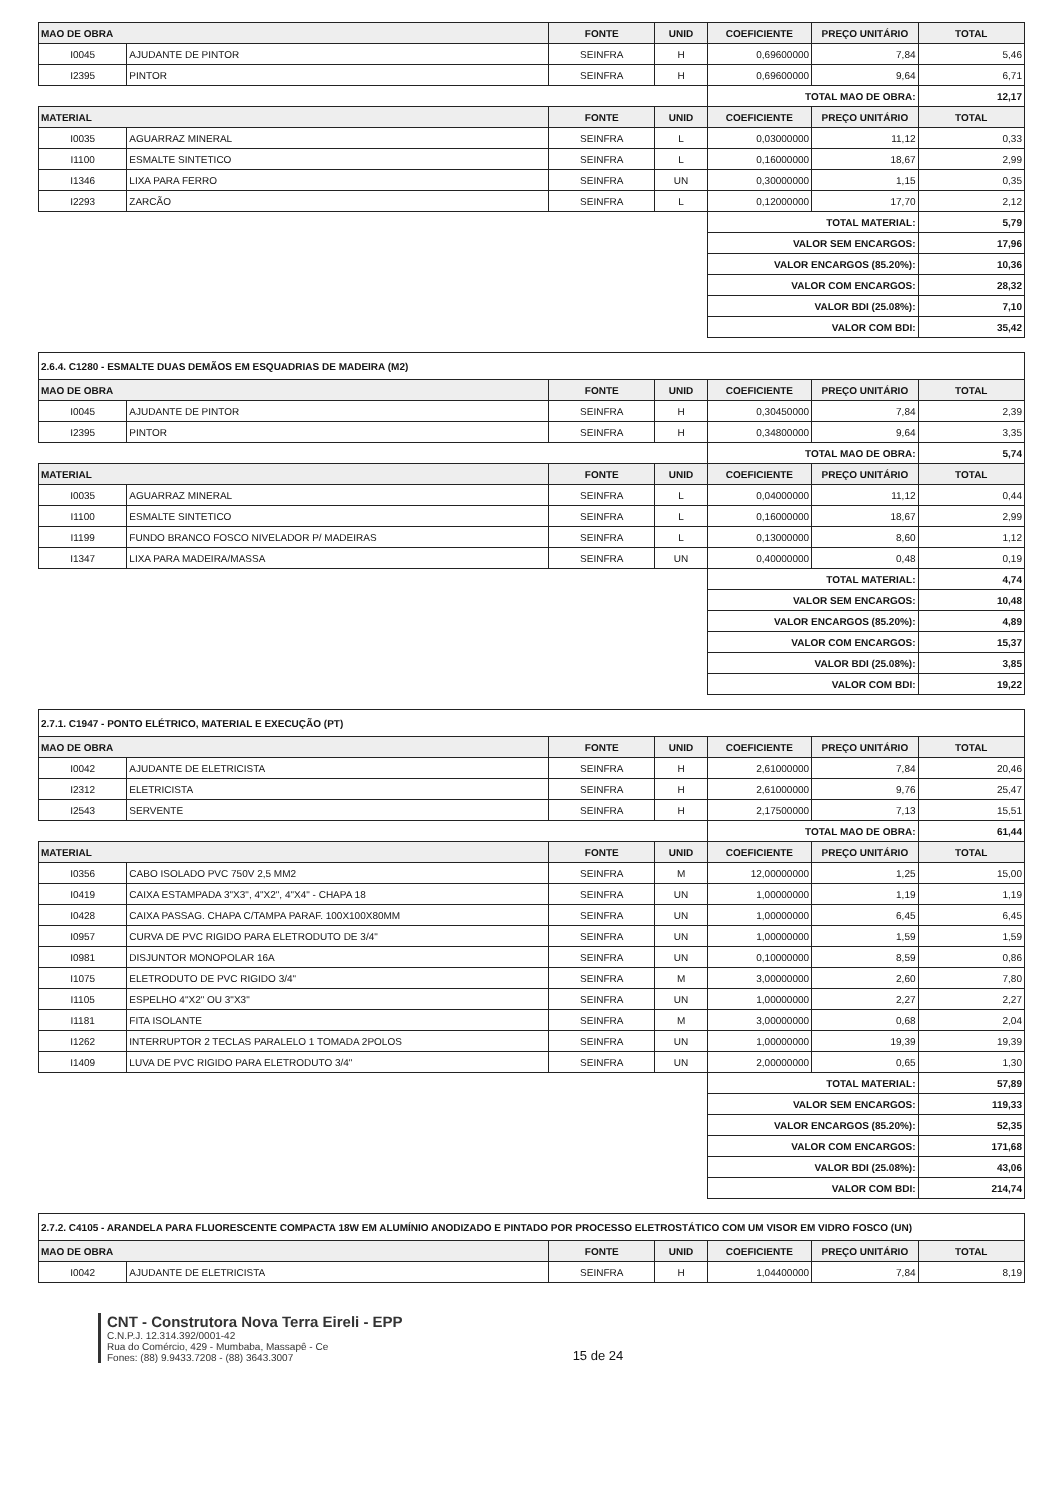| MAO DE OBRA | | FONTE | UNID | COEFICIENTE | PREÇO UNITÁRIO | TOTAL |
| --- | --- | --- | --- | --- | --- | --- |
| I0045 | AJUDANTE DE PINTOR | SEINFRA | H | 0,69600000 | 7,84 | 5,46 |
| I2395 | PINTOR | SEINFRA | H | 0,69600000 | 9,64 | 6,71 |
| | | | | TOTAL MAO DE OBRA: | | 12,17 |
| MATERIAL | | FONTE | UNID | COEFICIENTE | PREÇO UNITÁRIO | TOTAL |
| I0035 | AGUARRAZ MINERAL | SEINFRA | L | 0,03000000 | 11,12 | 0,33 |
| I1100 | ESMALTE SINTETICO | SEINFRA | L | 0,16000000 | 18,67 | 2,99 |
| I1346 | LIXA PARA FERRO | SEINFRA | UN | 0,30000000 | 1,15 | 0,35 |
| I2293 | ZARCÃO | SEINFRA | L | 0,12000000 | 17,70 | 2,12 |
| | | | | TOTAL MATERIAL: | | 5,79 |
| | | | | VALOR SEM ENCARGOS: | | 17,96 |
| | | | | VALOR ENCARGOS (85.20%): | | 10,36 |
| | | | | VALOR COM ENCARGOS: | | 28,32 |
| | | | | VALOR BDI (25.08%): | | 7,10 |
| | | | | VALOR COM BDI: | | 35,42 |
| 2.6.4. C1280 - ESMALTE DUAS DEMÃOS EM ESQUADRIAS DE MADEIRA (M2) | | | | | | |
| MAO DE OBRA | | FONTE | UNID | COEFICIENTE | PREÇO UNITÁRIO | TOTAL |
| I0045 | AJUDANTE DE PINTOR | SEINFRA | H | 0,30450000 | 7,84 | 2,39 |
| I2395 | PINTOR | SEINFRA | H | 0,34800000 | 9,64 | 3,35 |
| | | | | TOTAL MAO DE OBRA: | | 5,74 |
| MATERIAL | | FONTE | UNID | COEFICIENTE | PREÇO UNITÁRIO | TOTAL |
| I0035 | AGUARRAZ MINERAL | SEINFRA | L | 0,04000000 | 11,12 | 0,44 |
| I1100 | ESMALTE SINTETICO | SEINFRA | L | 0,16000000 | 18,67 | 2,99 |
| I1199 | FUNDO BRANCO FOSCO NIVELADOR P/ MADEIRAS | SEINFRA | L | 0,13000000 | 8,60 | 1,12 |
| I1347 | LIXA PARA MADEIRA/MASSA | SEINFRA | UN | 0,40000000 | 0,48 | 0,19 |
| | | | | TOTAL MATERIAL: | | 4,74 |
| | | | | VALOR SEM ENCARGOS: | | 10,48 |
| | | | | VALOR ENCARGOS (85.20%): | | 4,89 |
| | | | | VALOR COM ENCARGOS: | | 15,37 |
| | | | | VALOR BDI (25.08%): | | 3,85 |
| | | | | VALOR COM BDI: | | 19,22 |
| 2.7.1. C1947 - PONTO ELÉTRICO, MATERIAL E EXECUÇÃO (PT) | | | | | | |
| MAO DE OBRA | | FONTE | UNID | COEFICIENTE | PREÇO UNITÁRIO | TOTAL |
| I0042 | AJUDANTE DE ELETRICISTA | SEINFRA | H | 2,61000000 | 7,84 | 20,46 |
| I2312 | ELETRICISTA | SEINFRA | H | 2,61000000 | 9,76 | 25,47 |
| I2543 | SERVENTE | SEINFRA | H | 2,17500000 | 7,13 | 15,51 |
| | | | | TOTAL MAO DE OBRA: | | 61,44 |
| MATERIAL | | FONTE | UNID | COEFICIENTE | PREÇO UNITÁRIO | TOTAL |
| I0356 | CABO ISOLADO PVC 750V 2,5 MM2 | SEINFRA | M | 12,00000000 | 1,25 | 15,00 |
| I0419 | CAIXA ESTAMPADA 3"X3", 4"X2", 4"X4" - CHAPA 18 | SEINFRA | UN | 1,00000000 | 1,19 | 1,19 |
| I0428 | CAIXA PASSAG. CHAPA C/TAMPA PARAF. 100X100X80MM | SEINFRA | UN | 1,00000000 | 6,45 | 6,45 |
| I0957 | CURVA DE PVC RIGIDO PARA ELETRODUTO DE 3/4" | SEINFRA | UN | 1,00000000 | 1,59 | 1,59 |
| I0981 | DISJUNTOR MONOPOLAR 16A | SEINFRA | UN | 0,10000000 | 8,59 | 0,86 |
| I1075 | ELETRODUTO DE PVC RIGIDO 3/4" | SEINFRA | M | 3,00000000 | 2,60 | 7,80 |
| I1105 | ESPELHO 4"X2" OU 3"X3" | SEINFRA | UN | 1,00000000 | 2,27 | 2,27 |
| I1181 | FITA ISOLANTE | SEINFRA | M | 3,00000000 | 0,68 | 2,04 |
| I1262 | INTERRUPTOR 2 TECLAS PARALELO 1 TOMADA 2POLOS | SEINFRA | UN | 1,00000000 | 19,39 | 19,39 |
| I1409 | LUVA DE PVC RIGIDO PARA ELETRODUTO 3/4" | SEINFRA | UN | 2,00000000 | 0,65 | 1,30 |
| | | | | TOTAL MATERIAL: | | 57,89 |
| | | | | VALOR SEM ENCARGOS: | | 119,33 |
| | | | | VALOR ENCARGOS (85.20%): | | 52,35 |
| | | | | VALOR COM ENCARGOS: | | 171,68 |
| | | | | VALOR BDI (25.08%): | | 43,06 |
| | | | | VALOR COM BDI: | | 214,74 |
| 2.7.2. C4105 - ARANDELA PARA FLUORESCENTE COMPACTA 18W EM ALUMÍNIO ANODIZADO E PINTADO POR PROCESSO ELETROSTÁTICO COM UM VISOR EM VIDRO FOSCO (UN) | | | | | | |
| MAO DE OBRA | | FONTE | UNID | COEFICIENTE | PREÇO UNITÁRIO | TOTAL |
| I0042 | AJUDANTE DE ELETRICISTA | SEINFRA | H | 1,04400000 | 7,84 | 8,19 |
CNT - Construtora Nova Terra Eireli - EPP
C.N.P.J. 12.314.392/0001-42
Rua do Comércio, 429 - Mumbaba, Massapê - Ce
Fones: (88) 9.9433.7208 - (88) 3643.3007
15 de 24